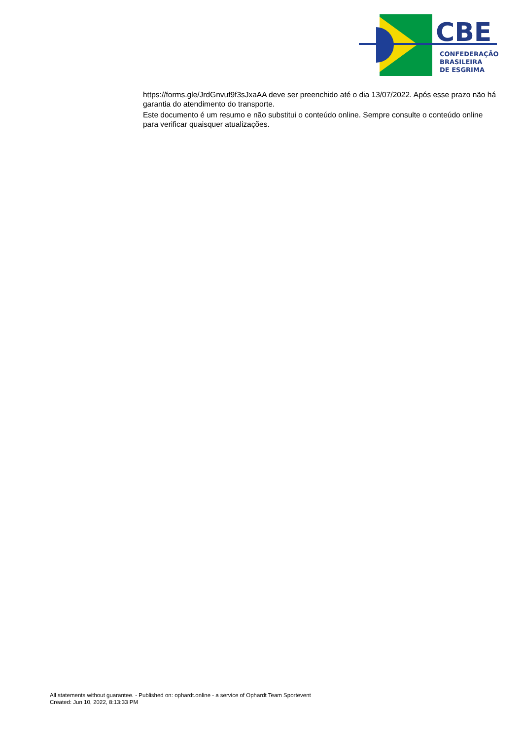CBE
CONFEDERAÇÃO
BRASILEIRA
DE ESGRIMA
https://forms.gle/JrdGnvuf9f3sJxaAA deve ser preenchido até o dia 13/07/2022. Após esse prazo não há garantia do atendimento do transporte.
Este documento é um resumo e não substitui o conteúdo online. Sempre consulte o conteúdo online para verificar quaisquer atualizações.
All statements without guarantee. - Published on: ophardt.online - a service of Ophardt Team Sportevent
Created: Jun 10, 2022, 8:13:33 PM